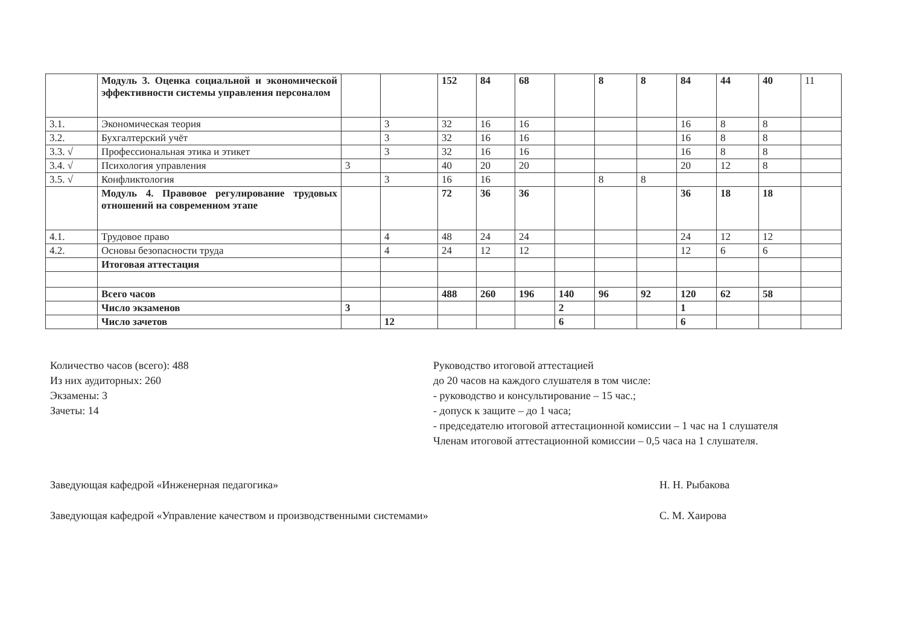| | Модуль 3. Оценка социальной и экономической эффективности системы управления персоналом | | | 152 | 84 | 68 | | 8 | 8 | 84 | 44 | 40 | 11 |
| 3.1. | Экономическая теория | | 3 | 32 | 16 | 16 | | | | 16 | 8 | 8 | |
| 3.2. | Бухгалтерский учёт | | 3 | 32 | 16 | 16 | | | | 16 | 8 | 8 | |
| 3.3. √ | Профессиональная этика и этикет | | 3 | 32 | 16 | 16 | | | | 16 | 8 | 8 | |
| 3.4. √ | Психология управления | 3 | | 40 | 20 | 20 | | | | 20 | 12 | 8 | |
| 3.5. √ | Конфликтология | | 3 | 16 | 16 | | | 8 | 8 | | | | |
| | Модуль 4. Правовое регулирование трудовых отношений на современном этапе | | | 72 | 36 | 36 | | | | 36 | 18 | 18 | |
| 4.1. | Трудовое право | | 4 | 48 | 24 | 24 | | | | 24 | 12 | 12 | |
| 4.2. | Основы безопасности труда | | 4 | 24 | 12 | 12 | | | | 12 | 6 | 6 | |
| | Итоговая аттестация | | | | | | | | | | | | |
| | Всего часов | | | 488 | 260 | 196 | 140 | 96 | 92 | 120 | 62 | 58 | |
| | Число экзаменов | 3 | | | | | 2 | | | 1 | | | |
| | Число зачетов | | 12 | | | | 6 | | | 6 | | | |
Количество часов (всего): 488
Из них аудиторных: 260
Экзамены: 3
Зачеты: 14
Руководство итоговой аттестацией
до 20 часов на каждого слушателя в том числе:
- руководство и консультирование – 15 час.;
- допуск к защите – до 1 часа;
- председателю итоговой аттестационной комиссии – 1 час на 1 слушателя
Членам итоговой аттестационной комиссии – 0,5 часа на 1 слушателя.
Заведующая кафедрой «Инженерная педагогика» Н. Н. Рыбакова
Заведующая кафедрой «Управление качеством и производственными системами» С. М. Хаирова